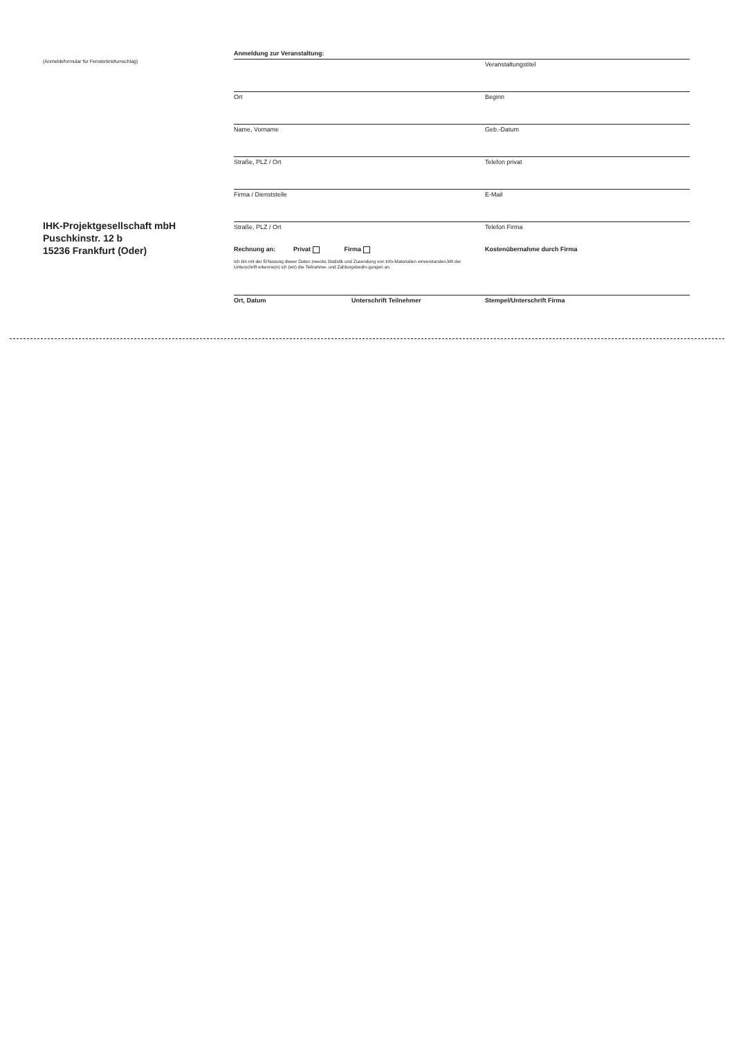(Anmeldeformular für Fensterbriefumschlag)
IHK-Projektgesellschaft mbH
Puschkinstr. 12 b
15236 Frankfurt (Oder)
Anmeldung zur Veranstaltung:
Veranstaltungstitel
Ort Beginn
Name, Vorname Geb.-Datum
Straße, PLZ / Ort Telefon privat
Firma / Dienststelle E-Mail
Straße, PLZ / Ort Telefon Firma
Rechnung an: Privat Firma Kostenübernahme durch Firma
Ich bin mit der Erfassung dieser Daten zwecks Statistik und Zusendung von Info-Materialien einverstanden.Mit der Unterschrift erkenne(n) ich (wir) die Teilnahme- und Zahlungsbedin-gungen an.
Ort, Datum Unterschrift Teilnehmer Stempel/Unterschrift Firma